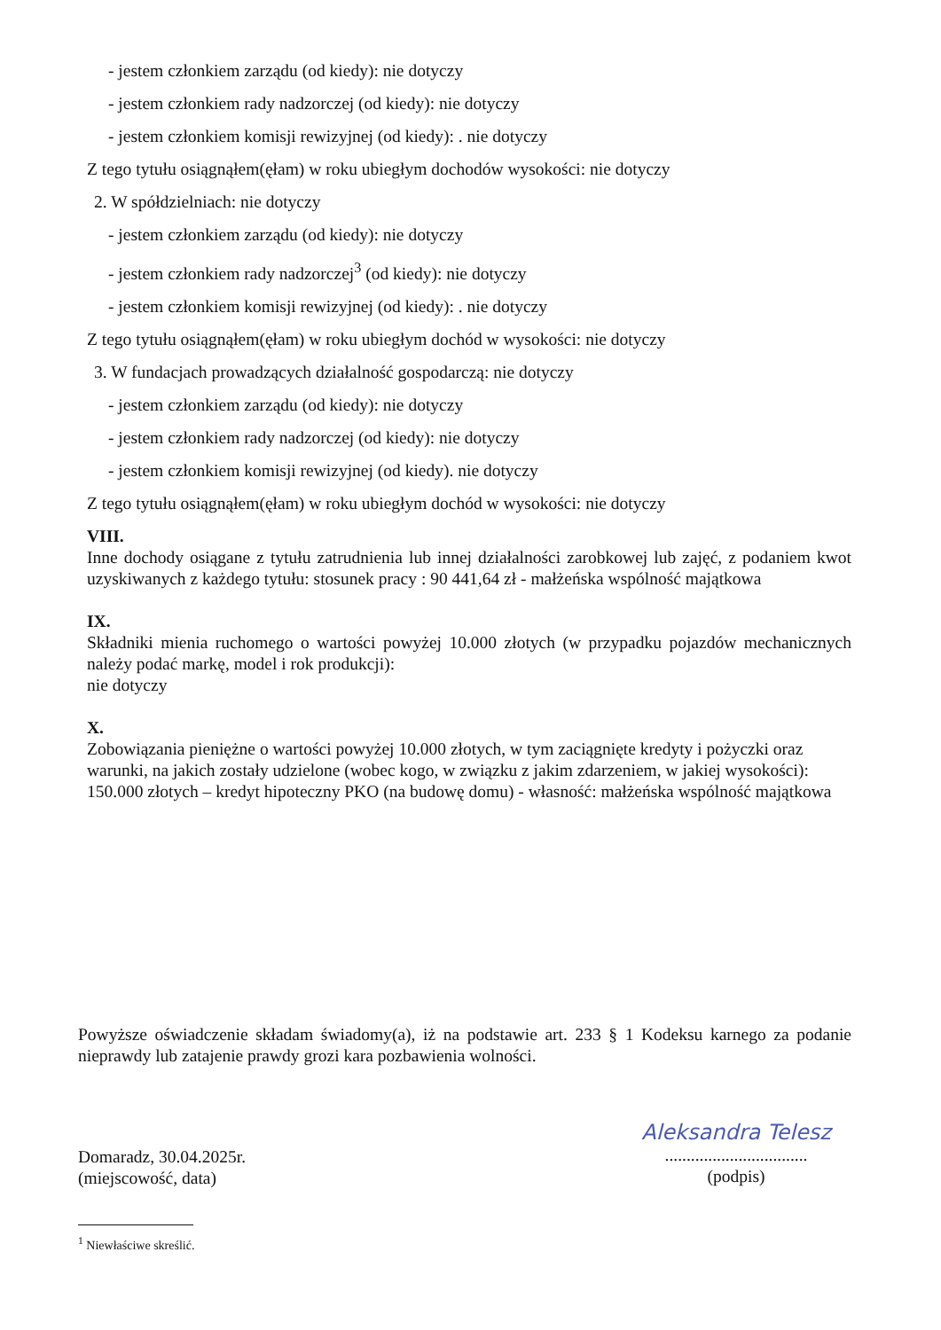- jestem członkiem zarządu (od kiedy): nie dotyczy
- jestem członkiem rady nadzorczej (od kiedy): nie dotyczy
- jestem członkiem komisji rewizyjnej (od kiedy): . nie dotyczy
Z tego tytułu osiągnąłem(ęłam) w roku ubiegłym dochodów wysokości: nie dotyczy
2. W spółdzielniach: nie dotyczy
- jestem członkiem zarządu (od kiedy): nie dotyczy
- jestem członkiem rady nadzorczej<sup>3</sup> (od kiedy): nie dotyczy
- jestem członkiem komisji rewizyjnej (od kiedy): . nie dotyczy
Z tego tytułu osiągnąłem(ęłam) w roku ubiegłym dochód w wysokości: nie dotyczy
3. W fundacjach prowadzących działalność gospodarczą: nie dotyczy
- jestem członkiem zarządu (od kiedy): nie dotyczy
- jestem członkiem rady nadzorczej (od kiedy): nie dotyczy
- jestem członkiem komisji rewizyjnej (od kiedy). nie dotyczy
Z tego tytułu osiągnąłem(ęłam) w roku ubiegłym dochód w wysokości: nie dotyczy
VIII.
Inne dochody osiągane z tytułu zatrudnienia lub innej działalności zarobkowej lub zajęć, z podaniem kwot uzyskiwanych z każdego tytułu: stosunek pracy : 90 441,64 zł - małżeńska wspólność majątkowa
IX.
Składniki mienia ruchomego o wartości powyżej 10.000 złotych (w przypadku pojazdów mechanicznych należy podać markę, model i rok produkcji):
nie dotyczy
X.
Zobowiązania pieniężne o wartości powyżej 10.000 złotych, w tym zaciągnięte kredyty i pożyczki oraz warunki, na jakich zostały udzielone (wobec kogo, w związku z jakim zdarzeniem, w jakiej wysokości): 150.000 złotych – kredyt hipoteczny PKO (na budowę domu) - własność: małżeńska wspólność majątkowa
Powyższe oświadczenie składam świadomy(a), iż na podstawie art. 233 § 1 Kodeksu karnego za podanie nieprawdy lub zatajenie prawdy grozi kara pozbawienia wolności.
Domaradz, 30.04.2025r.
(miejscowość, data)
Aleksandra Telesz
.................................
(podpis)
<sup>1</sup> Niewłaściwe skreślić.